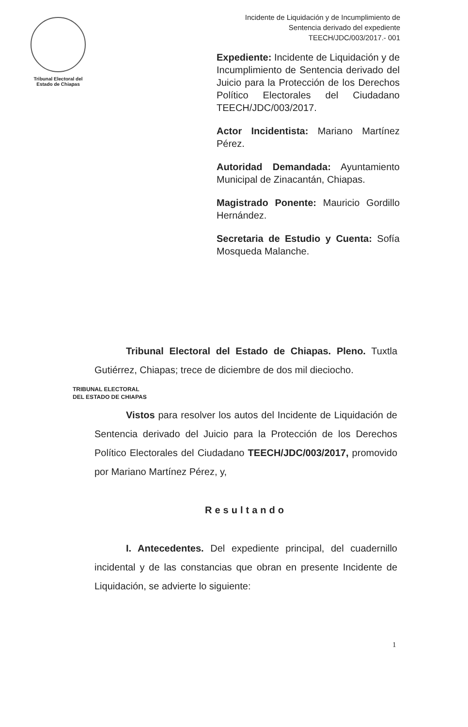Tribunal Electoral del
Estado de Chiapas
Incidente de Liquidación y de Incumplimiento de
Sentencia derivado del expediente
TEECH/JDC/003/2017.- 001
Expediente: Incidente de Liquidación y de Incumplimiento de Sentencia derivado del Juicio para la Protección de los Derechos Político Electorales del Ciudadano TEECH/JDC/003/2017.
Actor Incidentista: Mariano Martínez Pérez.
Autoridad Demandada: Ayuntamiento Municipal de Zinacantán, Chiapas.
Magistrado Ponente: Mauricio Gordillo Hernández.
Secretaria de Estudio y Cuenta: Sofía Mosqueda Malanche.
Tribunal Electoral del Estado de Chiapas. Pleno. Tuxtla Gutiérrez, Chiapas; trece de diciembre de dos mil dieciocho.
TRIBUNAL ELECTORAL
DEL ESTADO DE CHIAPAS
Vistos para resolver los autos del Incidente de Liquidación de Sentencia derivado del Juicio para la Protección de los Derechos Político Electorales del Ciudadano TEECH/JDC/003/2017, promovido por Mariano Martínez Pérez, y,
Resultando
I. Antecedentes. Del expediente principal, del cuadernillo incidental y de las constancias que obran en presente Incidente de Liquidación, se advierte lo siguiente:
1